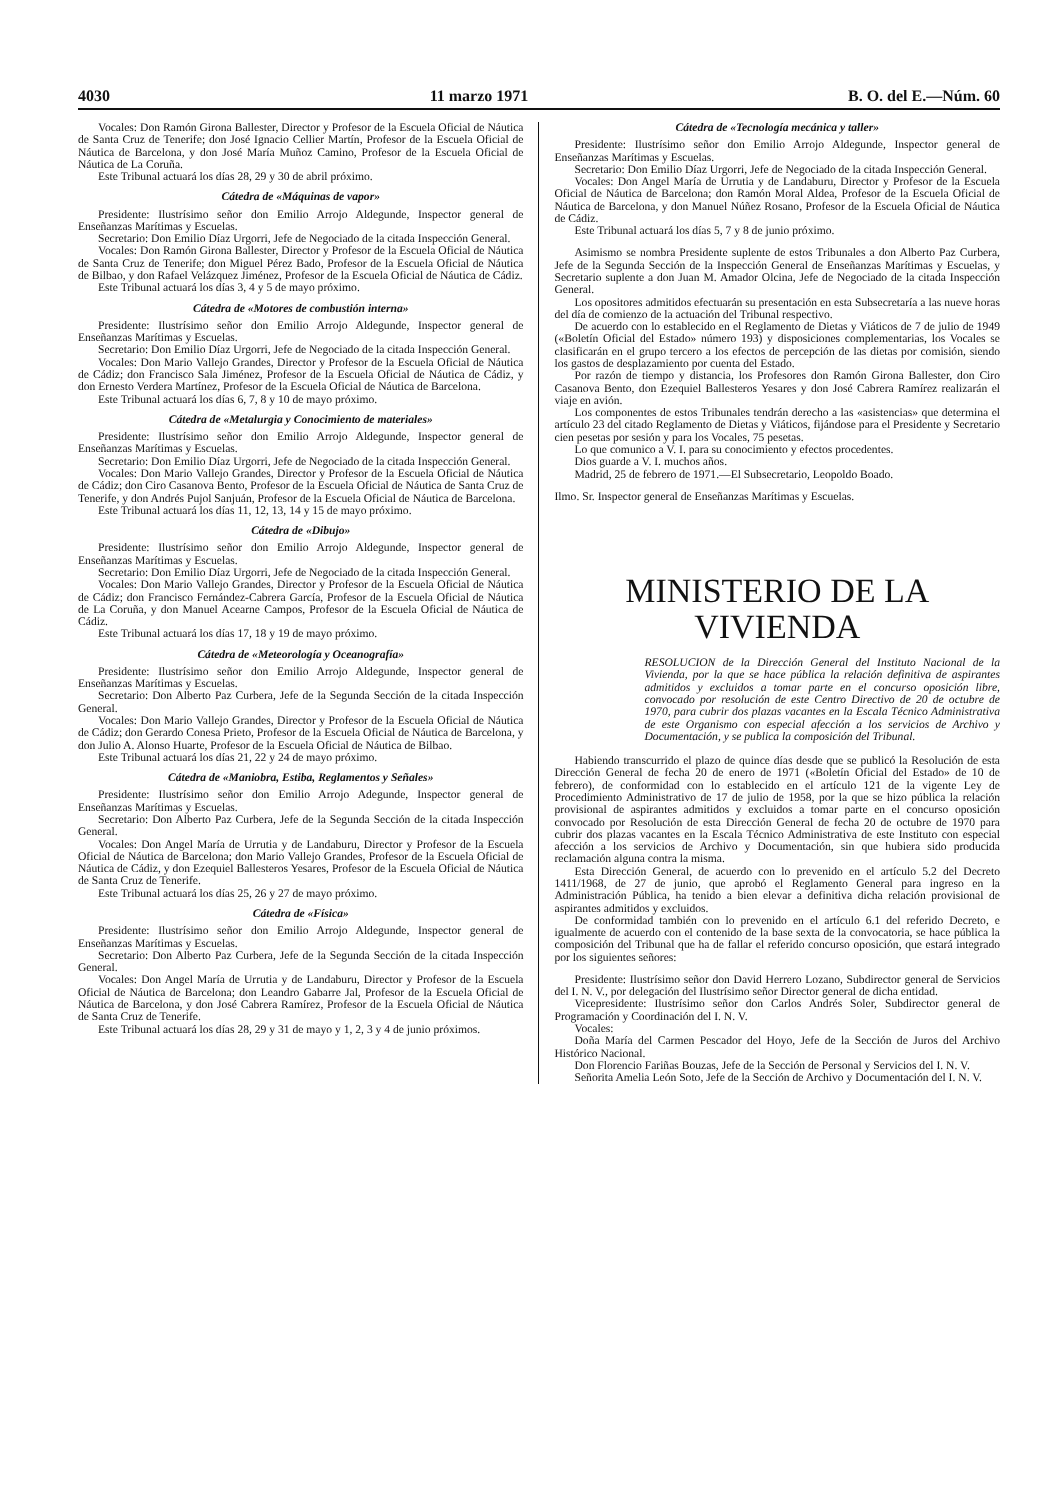4030 11 marzo 1971 B. O. del E.—Núm. 60
Vocales: Don Ramón Girona Ballester, Director y Profesor de la Escuela Oficial de Náutica de Santa Cruz de Tenerife; don José Ignacio Cellier Martín, Profesor de la Escuela Oficial de Náutica de Barcelona, y don José María Muñoz Camino, Profesor de la Escuela Oficial de Náutica de La Coruña.
Este Tribunal actuará los días 28, 29 y 30 de abril próximo.
Cátedra de «Máquinas de vapor»
Presidente: Ilustrísimo señor don Emilio Arrojo Aldegunde, Inspector general de Enseñanzas Marítimas y Escuelas.
Secretario: Don Emilio Díaz Urgorri, Jefe de Negociado de la citada Inspección General.
Vocales: Don Ramón Girona Ballester, Director y Profesor de la Escuela Oficial de Náutica de Santa Cruz de Tenerife; don Miguel Pérez Bado, Profesor de la Escuela Oficial de Náutica de Bilbao, y don Rafael Velázquez Jiménez, Profesor de la Escuela Oficial de Náutica de Cádiz.
Este Tribunal actuará los días 3, 4 y 5 de mayo próximo.
Cátedra de «Motores de combustión interna»
Presidente: Ilustrísimo señor don Emilio Arrojo Aldegunde, Inspector general de Enseñanzas Marítimas y Escuelas.
Secretario: Don Emilio Díaz Urgorri, Jefe de Negociado de la citada Inspección General.
Vocales: Don Mario Vallejo Grandes, Director y Profesor de la Escuela Oficial de Náutica de Cádiz; don Francisco Sala Jiménez, Profesor de la Escuela Oficial de Náutica de Cádiz, y don Ernesto Verdera Martínez, Profesor de la Escuela Oficial de Náutica de Barcelona.
Este Tribunal actuará los días 6, 7, 8 y 10 de mayo próximo.
Cátedra de «Metalurgia y Conocimiento de materiales»
Presidente: Ilustrísimo señor don Emilio Arrojo Aldegunde, Inspector general de Enseñanzas Marítimas y Escuelas.
Secretario: Don Emilio Díaz Urgorri, Jefe de Negociado de la citada Inspección General.
Vocales: Don Mario Vallejo Grandes, Director y Profesor de la Escuela Oficial de Náutica de Cádiz; don Ciro Casanova Bento, Profesor de la Escuela Oficial de Náutica de Santa Cruz de Tenerife, y don Andrés Pujol Sanjuán, Profesor de la Escuela Oficial de Náutica de Barcelona.
Este Tribunal actuará los días 11, 12, 13, 14 y 15 de mayo próximo.
Cátedra de «Dibujo»
Presidente: Ilustrísimo señor don Emilio Arrojo Aldegunde, Inspector general de Enseñanzas Marítimas y Escuelas.
Secretario: Don Emilio Díaz Urgorri, Jefe de Negociado de la citada Inspección General.
Vocales: Don Mario Vallejo Grandes, Director y Profesor de la Escuela Oficial de Náutica de Cádiz; don Francisco Fernández-Cabrera García, Profesor de la Escuela Oficial de Náutica de La Coruña, y don Manuel Acearne Campos, Profesor de la Escuela Oficial de Náutica de Cádiz.
Este Tribunal actuará los días 17, 18 y 19 de mayo próximo.
Cátedra de «Meteorología y Oceanografía»
Presidente: Ilustrísimo señor don Emilio Arrojo Aldegunde, Inspector general de Enseñanzas Marítimas y Escuelas.
Secretario: Don Alberto Paz Curbera, Jefe de la Segunda Sección de la citada Inspección General.
Vocales: Don Mario Vallejo Grandes, Director y Profesor de la Escuela Oficial de Náutica de Cádiz; don Gerardo Conesa Prieto, Profesor de la Escuela Oficial de Náutica de Barcelona, y don Julio A. Alonso Huarte, Profesor de la Escuela Oficial de Náutica de Bilbao.
Este Tribunal actuará los días 21, 22 y 24 de mayo próximo.
Cátedra de «Maniobra, Estiba, Reglamentos y Señales»
Presidente: Ilustrísimo señor don Emilio Arrojo Adegunde, Inspector general de Enseñanzas Marítimas y Escuelas.
Secretario: Don Alberto Paz Curbera, Jefe de la Segunda Sección de la citada Inspección General.
Vocales: Don Angel María de Urrutia y de Landaburu, Director y Profesor de la Escuela Oficial de Náutica de Barcelona; don Mario Vallejo Grandes, Profesor de la Escuela Oficial de Náutica de Cádiz, y don Ezequiel Ballesteros Yesares, Profesor de la Escuela Oficial de Náutica de Santa Cruz de Tenerife.
Este Tribunal actuará los días 25, 26 y 27 de mayo próximo.
Cátedra de «Física»
Presidente: Ilustrísimo señor don Emilio Arrojo Aldegunde, Inspector general de Enseñanzas Marítimas y Escuelas.
Secretario: Don Alberto Paz Curbera, Jefe de la Segunda Sección de la citada Inspección General.
Vocales: Don Angel María de Urrutia y de Landaburu, Director y Profesor de la Escuela Oficial de Náutica de Barcelona; don Leandro Gabarre Jal, Profesor de la Escuela Oficial de Náutica de Barcelona, y don José Cabrera Ramírez, Profesor de la Escuela Oficial de Náutica de Santa Cruz de Tenerife.
Este Tribunal actuará los días 28, 29 y 31 de mayo y 1, 2, 3 y 4 de junio próximos.
Cátedra de «Tecnología mecánica y taller»
Presidente: Ilustrísimo señor don Emilio Arrojo Aldegunde, Inspector general de Enseñanzas Marítimas y Escuelas.
Secretario: Don Emilio Díaz Urgorri, Jefe de Negociado de la citada Inspección General.
Vocales: Don Angel María de Urrutia y de Landaburu, Director y Profesor de la Escuela Oficial de Náutica de Barcelona; don Ramón Moral Aldea, Profesor de la Escuela Oficial de Náutica de Barcelona, y don Manuel Núñez Rosano, Profesor de la Escuela Oficial de Náutica de Cádiz.
Este Tribunal actuará los días 5, 7 y 8 de junio próximo.
Asimismo se nombra Presidente suplente de estos Tribunales a don Alberto Paz Curbera, Jefe de la Segunda Sección de la Inspección General de Enseñanzas Marítimas y Escuelas, y Secretario suplente a don Juan M. Amador Olcina, Jefe de Negociado de la citada Inspección General.
Los opositores admitidos efectuarán su presentación en esta Subsecretaría a las nueve horas del día de comienzo de la actuación del Tribunal respectivo.
De acuerdo con lo establecido en el Reglamento de Dietas y Viáticos de 7 de julio de 1949 («Boletín Oficial del Estado» número 193) y disposiciones complementarias, los Vocales se clasificarán en el grupo tercero a los efectos de percepción de las dietas por comisión, siendo los gastos de desplazamiento por cuenta del Estado.
Por razón de tiempo y distancia, los Profesores don Ramón Girona Ballester, don Ciro Casanova Bento, don Ezequiel Ballesteros Yesares y don José Cabrera Ramírez realizarán el viaje en avión.
Los componentes de estos Tribunales tendrán derecho a las «asistencias» que determina el artículo 23 del citado Reglamento de Dietas y Viáticos, fijándose para el Presidente y Secretario cien pesetas por sesión y para los Vocales, 75 pesetas.
Lo que comunico a V. I. para su conocimiento y efectos procedentes.
Dios guarde a V. I. muchos años.
Madrid, 25 de febrero de 1971.—El Subsecretario, Leopoldo Boado.
Ilmo. Sr. Inspector general de Enseñanzas Marítimas y Escuelas.
MINISTERIO DE LA VIVIENDA
RESOLUCION de la Dirección General del Instituto Nacional de la Vivienda, por la que se hace pública la relación definitiva de aspirantes admitidos y excluidos a tomar parte en el concurso oposición libre, convocado por resolución de este Centro Directivo de 20 de octubre de 1970, para cubrir dos plazas vacantes en la Escala Técnico Administrativa de este Organismo con especial afección a los servicios de Archivo y Documentación, y se publica la composición del Tribunal.
Habiendo transcurrido el plazo de quince días desde que se publicó la Resolución de esta Dirección General de fecha 20 de enero de 1971 («Boletín Oficial del Estado» de 10 de febrero), de conformidad con lo establecido en el artículo 121 de la vigente Ley de Procedimiento Administrativo de 17 de julio de 1958, por la que se hizo pública la relación provisional de aspirantes admitidos y excluidos a tomar parte en el concurso oposición convocado por Resolución de esta Dirección General de fecha 20 de octubre de 1970 para cubrir dos plazas vacantes en la Escala Técnico Administrativa de este Instituto con especial afección a los servicios de Archivo y Documentación, sin que hubiera sido producida reclamación alguna contra la misma.
Esta Dirección General, de acuerdo con lo prevenido en el artículo 5.2 del Decreto 1411/1968, de 27 de junio, que aprobó el Reglamento General para ingreso en la Administración Pública, ha tenido a bien elevar a definitiva dicha relación provisional de aspirantes admitidos y excluidos.
De conformidad también con lo prevenido en el artículo 6.1 del referido Decreto, e igualmente de acuerdo con el contenido de la base sexta de la convocatoria, se hace pública la composición del Tribunal que ha de fallar el referido concurso oposición, que estará integrado por los siguientes señores:
Presidente: Ilustrísimo señor don David Herrero Lozano, Subdirector general de Servicios del I. N. V., por delegación del Ilustrísimo señor Director general de dicha entidad.
Vicepresidente: Ilustrísimo señor don Carlos Andrés Soler, Subdirector general de Programación y Coordinación del I. N. V.
Vocales:
Doña María del Carmen Pescador del Hoyo, Jefe de la Sección de Juros del Archivo Histórico Nacional.
Don Florencio Fariñas Bouzas, Jefe de la Sección de Personal y Servicios del I. N. V.
Señorita Amelia León Soto, Jefe de la Sección de Archivo y Documentación del I. N. V.